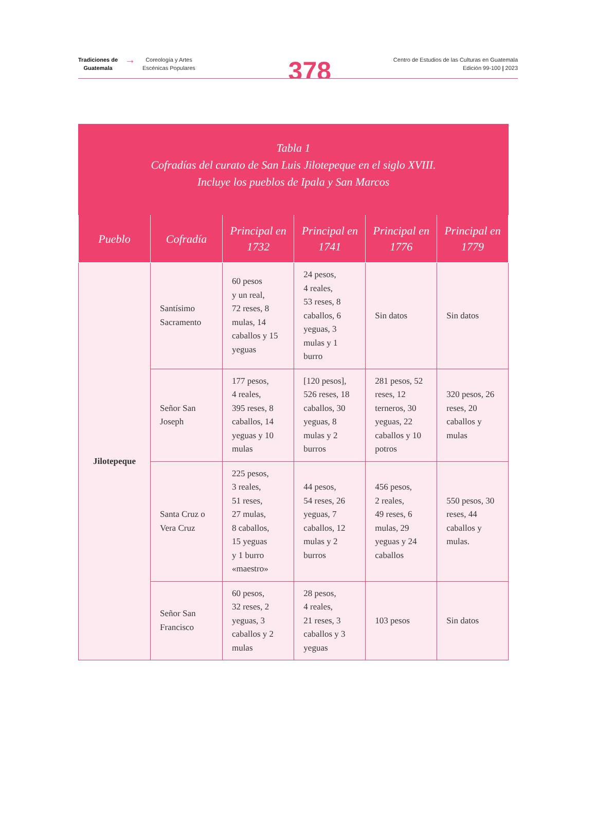Tradiciones de
Guatemala → Coreología y Artes
Escénicas Populares
378
Centro de Estudios de las Culturas en Guatemala
Edición 99-100 | 2023
| Tabla 1 Cofradías del curato de San Luis Jilotepeque en el siglo XVIII. Incluye los pueblos de Ipala y San Marcos | | | | | |
| --- | --- | --- | --- | --- | --- |
| Pueblo | Cofradía | Principal en 1732 | Principal en 1741 | Principal en 1776 | Principal en 1779 |
| Jilotepeque | Santísimo Sacramento | 60 pesos y un real, 72 reses, 8 mulas, 14 caballos y 15 yeguas | 24 pesos, 4 reales, 53 reses, 8 caballos, 6 yeguas, 3 mulas y 1 burro | Sin datos | Sin datos |
| | Señor San Joseph | 177 pesos, 4 reales, 395 reses, 8 caballos, 14 yeguas y 10 mulas | [120 pesos], 526 reses, 18 caballos, 30 yeguas, 8 mulas y 2 burros | 281 pesos, 52 reses, 12 terneros, 30 yeguas, 22 caballos y 10 potros | 320 pesos, 26 reses, 20 caballos y mulas |
| | Santa Cruz o Vera Cruz | 225 pesos, 3 reales, 51 reses, 27 mulas, 8 caballos, 15 yeguas y 1 burro «maestro» | 44 pesos, 54 reses, 26 yeguas, 7 caballos, 12 mulas y 2 burros | 456 pesos, 2 reales, 49 reses, 6 mulas, 29 yeguas y 24 caballos | 550 pesos, 30 reses, 44 caballos y mulas. |
| | Señor San Francisco | 60 pesos, 32 reses, 2 yeguas, 3 caballos y 2 mulas | 28 pesos, 4 reales, 21 reses, 3 caballos y 3 yeguas | 103 pesos | Sin datos |